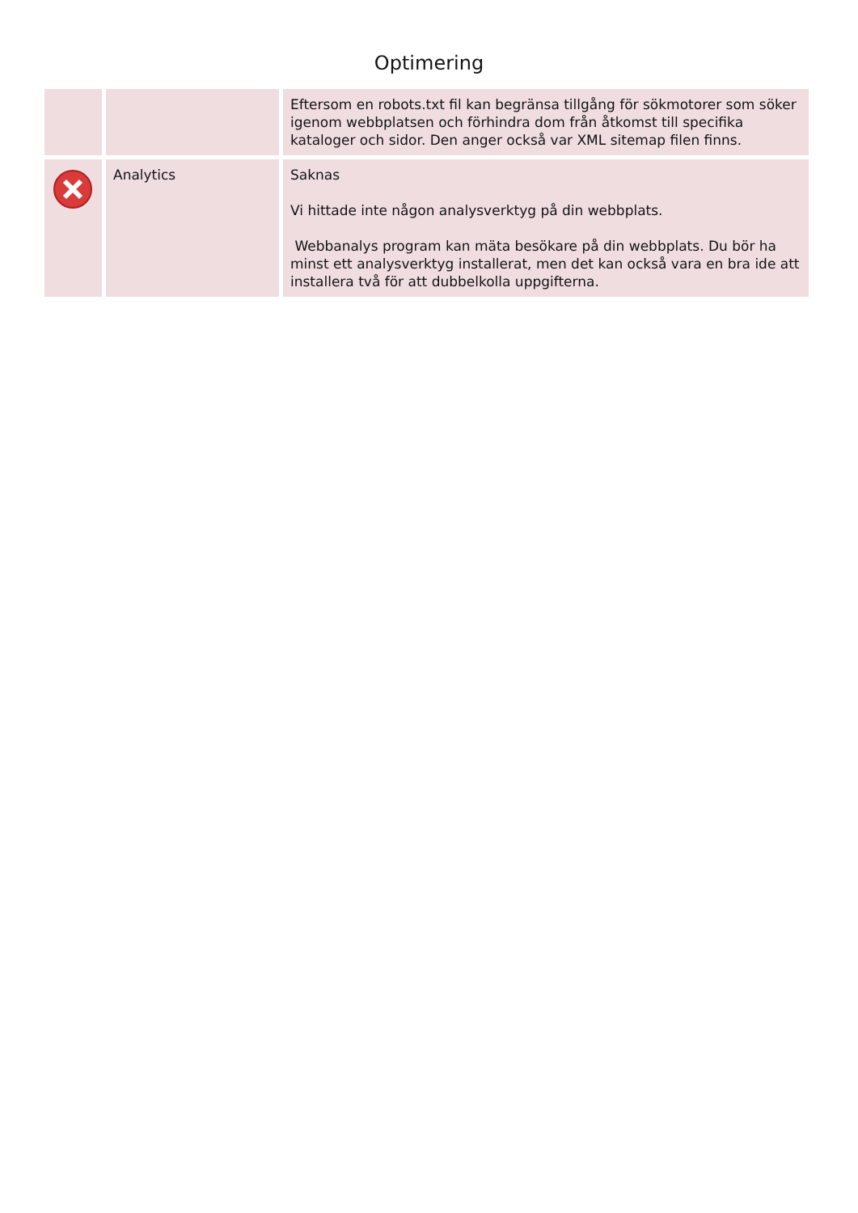Optimering
| | | Eftersom en robots.txt fil kan begränsa tillgång för sökmotorer som söker igenom webbplatsen och förhindra dom från åtkomst till specifika kataloger och sidor. Den anger också var XML sitemap filen finns. |
| | Analytics | Saknas Vi hittade inte någon analysverktyg på din webbplats. Webbanalys program kan mäta besökare på din webbplats. Du bör ha minst ett analysverktyg installerat, men det kan också vara en bra ide att installera två för att dubbelkolla uppgifterna. |